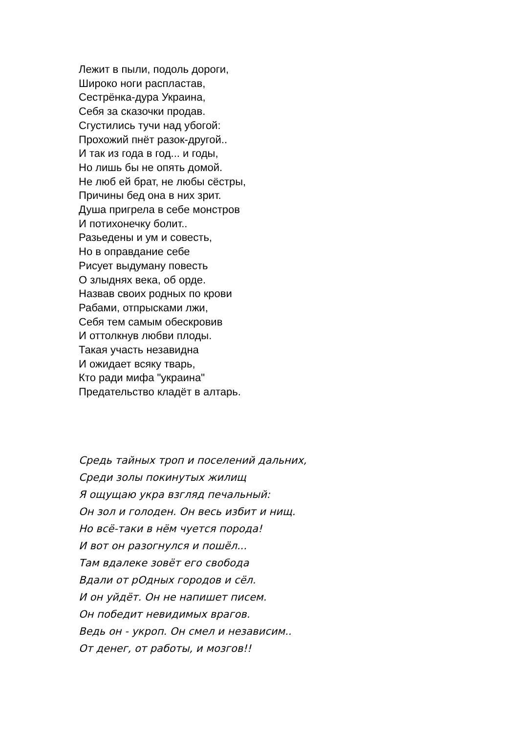Лежит в пыли, подоль дороги,
Широко ноги распластав,
Сестрёнка-дура Украина,
Себя за сказочки продав.
Сгустились тучи над убогой:
Прохожий пнёт разок-другой..
И так из года в год... и годы,
Но лишь бы не опять домой.
Не люб ей брат, не любы сёстры,
Причины бед она в них зрит.
Душа пригрела в себе монстров
И потихонечку болит..
Разьедены и ум и совесть,
Но в оправдание себе
Рисует выдуману повесть
О злыднях века, об орде.
Назвав своих родных по крови
Рабами, отпрысками лжи,
Себя тем самым обескровив
И оттолкнув любви плоды.
Такая участь незавидна
И ожидает всяку тварь,
Кто ради мифа "украина"
Предательство кладёт в алтарь.
Средь тайных троп и поселений дальних,
Среди золы покинутых жилищ
Я ощущаю укра взгляд печальный:
Он зол и голоден. Он весь избит и нищ.
Но всё-таки в нём чуется порода!
И вот он разогнулся и пошёл...
Там вдалеке зовёт его свобода
Вдали от рОдных городов и сёл.
И он уйдёт. Он не напишет писем.
Он победит невидимых врагов.
Ведь он - укроп. Он смел и независим..
От денег, от работы, и мозгов!!